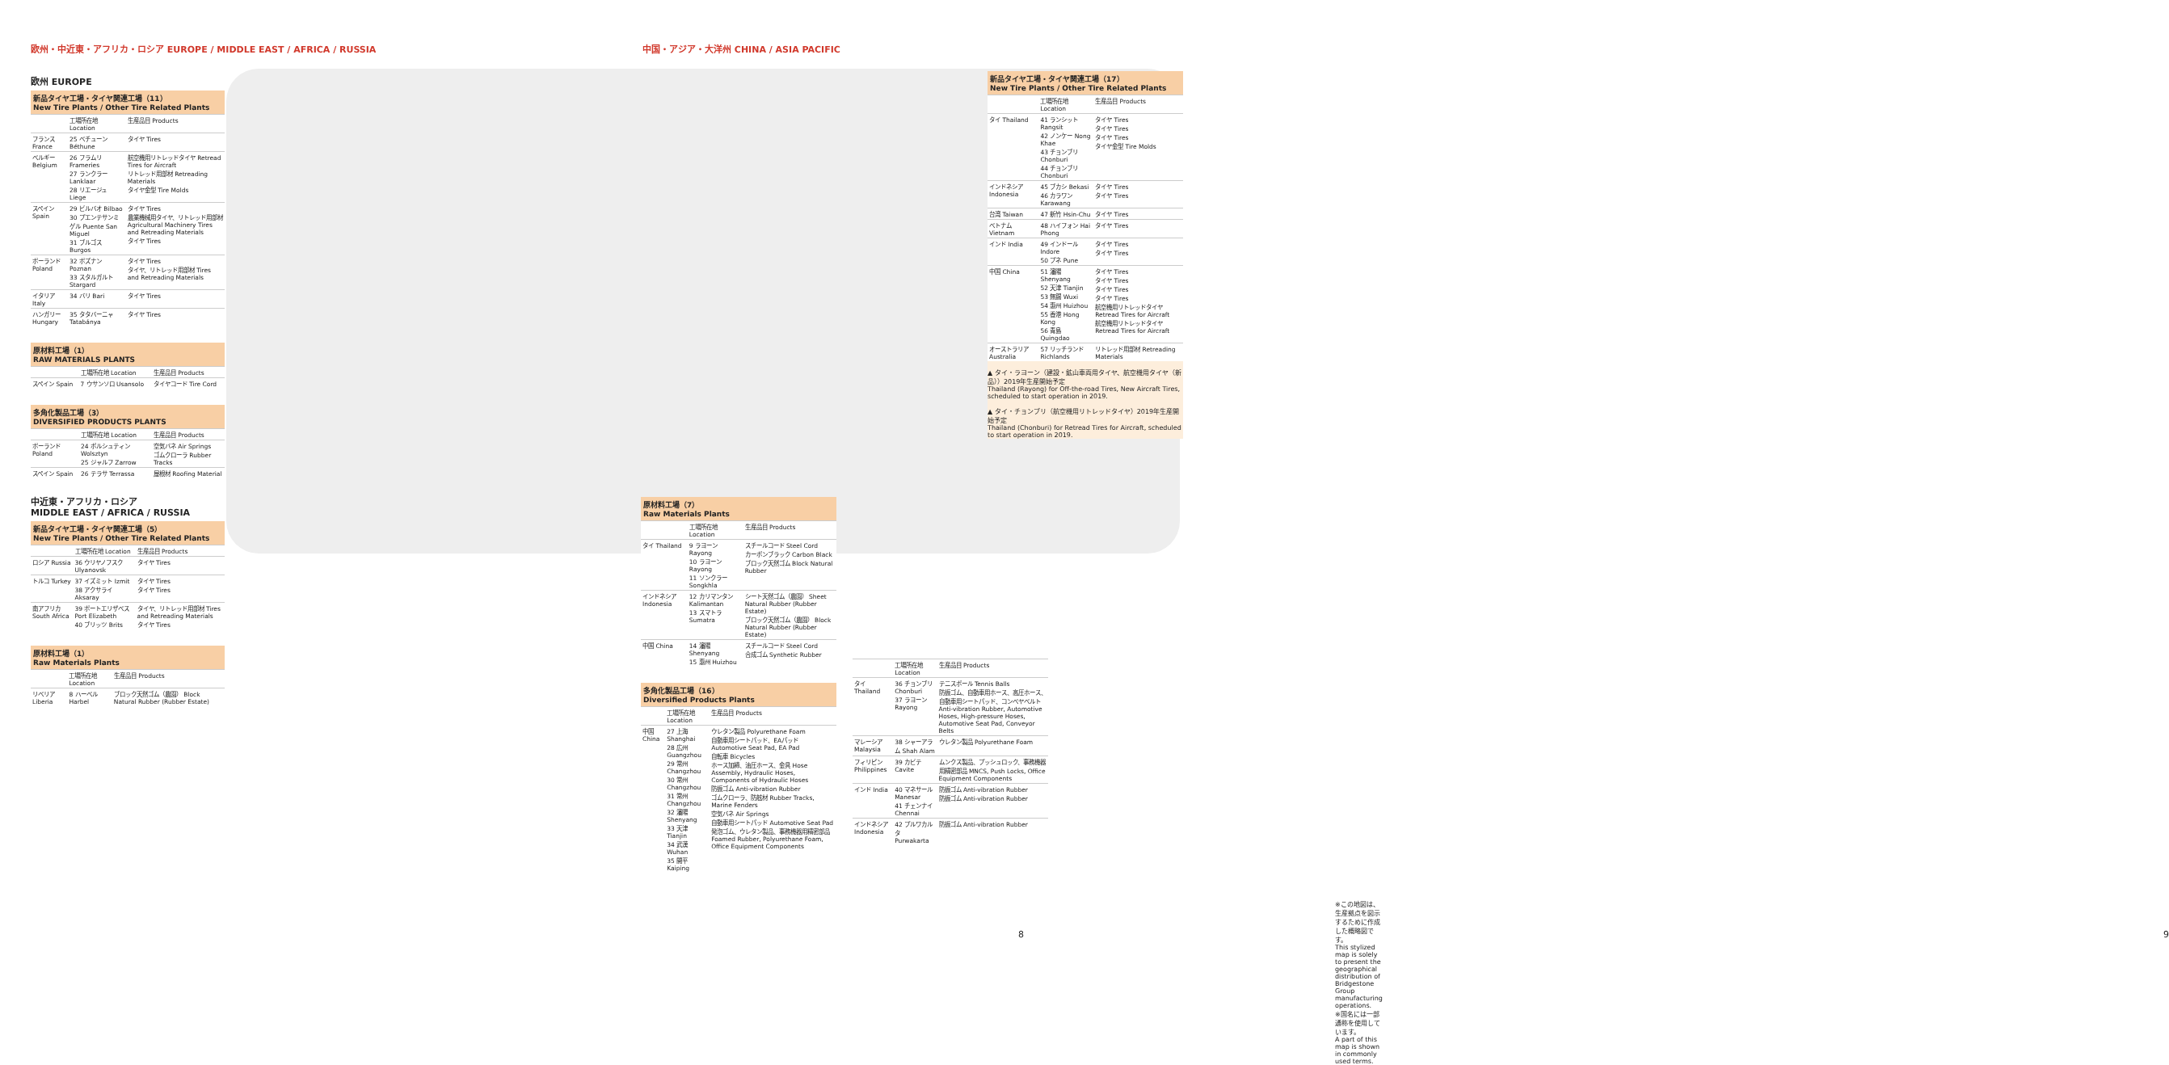欧州・中近東・アフリカ・ロシア EUROPE / MIDDLE EAST / AFRICA / RUSSIA
中国・アジア・大洋州 CHINA / ASIA PACIFIC
欧州 EUROPE
新品タイヤ工場・タイヤ関連工場（11）
New Tire Plants / Other Tire Related Plants
| | 工場所在地 Location | 生産品目 Products |
| --- | --- | --- |
| フランス France | 25 ベチューン Béthune | タイヤ Tires |
| ベルギー Belgium | 26 フラムリ Frameries 27 ランクラー Lanklaar 28 リエージュ Liege | 航空機用リトレッドタイヤ Retread Tires for Aircraft リトレッド用部材 Retreading Materials タイヤ金型 Tire Molds |
| スペイン Spain | 29 ビルバオ Bilbao 30 プエンテサンミゲル Puente San Miguel 31 ブルゴス Burgos | タイヤ Tires 農業機械用タイヤ、リトレッド用部材 Agricultural Machinery Tires and Retreading Materials タイヤ Tires |
| ポーランド Poland | 32 ポズナン Poznan 33 スタルガルト Stargard | タイヤ Tires タイヤ、リトレッド用部材 Tires and Retreading Materials |
| イタリア Italy | 34 バリ Bari | タイヤ Tires |
| ハンガリー Hungary | 35 タタバーニャ Tatabánya | タイヤ Tires |
原材料工場（1）
RAW MATERIALS PLANTS
| | 工場所在地 Location | 生産品目 Products |
| --- | --- | --- |
| スペイン Spain | 7 ウサンソロ Usansolo | タイヤコード Tire Cord |
多角化製品工場（3）
DIVERSIFIED PRODUCTS PLANTS
| | 工場所在地 Location | 生産品目 Products |
| --- | --- | --- |
| ポーランド Poland | 24 ボルシュティン Wolsztyn 25 ジャルフ Zarrow | 空気バネ Air Springs ゴムクローラ Rubber Tracks |
| スペイン Spain | 26 テラサ Terrassa | 屋根材 Roofing Material |
中近東・アフリカ・ロシア
MIDDLE EAST / AFRICA / RUSSIA
新品タイヤ工場・タイヤ関連工場（5）
New Tire Plants / Other Tire Related Plants
| | 工場所在地 Location | 生産品目 Products |
| --- | --- | --- |
| ロシア Russia | 36 ウリヤノフスク Ulyanovsk | タイヤ Tires |
| トルコ Turkey | 37 イズミット Izmit 38 アクサライ Aksaray | タイヤ Tires タイヤ Tires |
| 南アフリカ South Africa | 39 ポートエリザベス Port Elizabeth 40 ブリッツ Brits | タイヤ、リトレッド用部材 Tires and Retreading Materials タイヤ Tires |
原材料工場（1）
Raw Materials Plants
| | 工場所在地 Location | 生産品目 Products |
| --- | --- | --- |
| リベリア Liberia | 8 ハーベル Harbel | ブロック天然ゴム（農園） Block Natural Rubber (Rubber Estate) |
原材料工場（7）
Raw Materials Plants
| | 工場所在地 Location | 生産品目 Products |
| --- | --- | --- |
| タイ Thailand | 9 ラヨーン Rayong 10 ラヨーン Rayong 11 ソンクラー Songkhla | スチールコード Steel Cord カーボンブラック Carbon Black ブロック天然ゴム Block Natural Rubber |
| インドネシア Indonesia | 12 カリマンタン Kalimantan 13 スマトラ Sumatra | シート天然ゴム（農園） Sheet Natural Rubber (Rubber Estate) ブロック天然ゴム（農園） Block Natural Rubber (Rubber Estate) |
| 中国 China | 14 瀋陽 Shenyang 15 惠州 Huizhou | スチールコード Steel Cord 合成ゴム Synthetic Rubber |
多角化製品工場（16）
Diversified Products Plants
| | 工場所在地 Location | 生産品目 Products |
| --- | --- | --- |
| 中国 China | 27 上海 Shanghai 28 広州 Guangzhou 29 常州 Changzhou 30 常州 Changzhou 31 常州 Changzhou 32 瀋陽 Shenyang 33 天津 Tianjin 34 武漢 Wuhan 35 開平 Kaiping | ウレタン製品 Polyurethane Foam 自動車用シートパッド、EAパッド Automotive Seat Pad, EA Pad 自転車 Bicycles ホース加締、油圧ホース、金具 Hose Assembly, Hydraulic Hoses, Components of Hydraulic Hoses 防振ゴム Anti-vibration Rubber ゴムクローラ、防舷材 Rubber Tracks, Marine Fenders 空気バネ Air Springs 自動車用シートパッド Automotive Seat Pad 発泡ゴム、ウレタン製品、事務機器用精密部品 Foamed Rubber, Polyurethane Foam, Office Equipment Components |
| | 工場所在地 Location | 生産品目 Products |
| --- | --- | --- |
| タイ Thailand | 36 チョンブリ Chonburi 37 ラヨーン Rayong | テニスボール Tennis Balls 防振ゴム、自動車用ホース、高圧ホース、自動車用シートパッド、コンベヤベルト Anti-vibration Rubber, Automotive Hoses, High-pressure Hoses, Automotive Seat Pad, Conveyor Belts |
| マレーシア Malaysia | 38 シャーアラム Shah Alam | ウレタン製品 Polyurethane Foam |
| フィリピン Philippines | 39 カビテ Cavite | ムンクス製品、プッシュロック、事務機器用精密部品 MNCS, Push Locks, Office Equipment Components |
| インド India | 40 マネサール Manesar 41 チェンナイ Chennai | 防振ゴム Anti-vibration Rubber 防振ゴム Anti-vibration Rubber |
| インドネシア Indonesia | 42 プルワカルタ Purwakarta | 防振ゴム Anti-vibration Rubber |
新品タイヤ工場・タイヤ関連工場（17）
New Tire Plants / Other Tire Related Plants
| | 工場所在地 Location | 生産品目 Products |
| --- | --- | --- |
| タイ Thailand | 41 ランシット Rangsit 42 ノンケー Nong Khae 43 チョンブリ Chonburi 44 チョンブリ Chonburi | タイヤ Tires タイヤ Tires タイヤ Tires タイヤ金型 Tire Molds |
| インドネシア Indonesia | 45 ブカシ Bekasi 46 カラワン Karawang | タイヤ Tires タイヤ Tires |
| 台湾 Taiwan | 47 新竹 Hsin-Chu | タイヤ Tires |
| ベトナム Vietnam | 48 ハイフォン Hai Phong | タイヤ Tires |
| インド India | 49 インドール Indore 50 プネ Pune | タイヤ Tires タイヤ Tires |
| 中国 China | 51 瀋陽 Shenyang 52 天津 Tianjin 53 無錫 Wuxi 54 惠州 Huizhou 55 香港 Hong Kong 56 青島 Quingdao | タイヤ Tires タイヤ Tires タイヤ Tires タイヤ Tires 航空機用リトレッドタイヤ Retread Tires for Aircraft 航空機用リトレッドタイヤ Retread Tires for Aircraft |
| オーストラリア Australia | 57 リッチランド Richlands | リトレッド用部材 Retreading Materials |
▲ タイ・ラヨーン（建設・鉱山車両用タイヤ、航空機用タイヤ（新品））2019年生産開始予定
Thailand (Rayong) for Off-the-road Tires, New Aircraft Tires, scheduled to start operation in 2019.
▲ タイ・チョンブリ（航空機用リトレッドタイヤ）2019年生産開始予定
Thailand (Chonburi) for Retread Tires for Aircraft, scheduled to start operation in 2019.
※この地図は、生産拠点を図示するために作成した概略図です。
This stylized map is solely to present the geographical distribution of Bridgestone Group manufacturing operations.
※国名には一部通称を使用しています。
A part of this map is shown in commonly used terms.
8 9